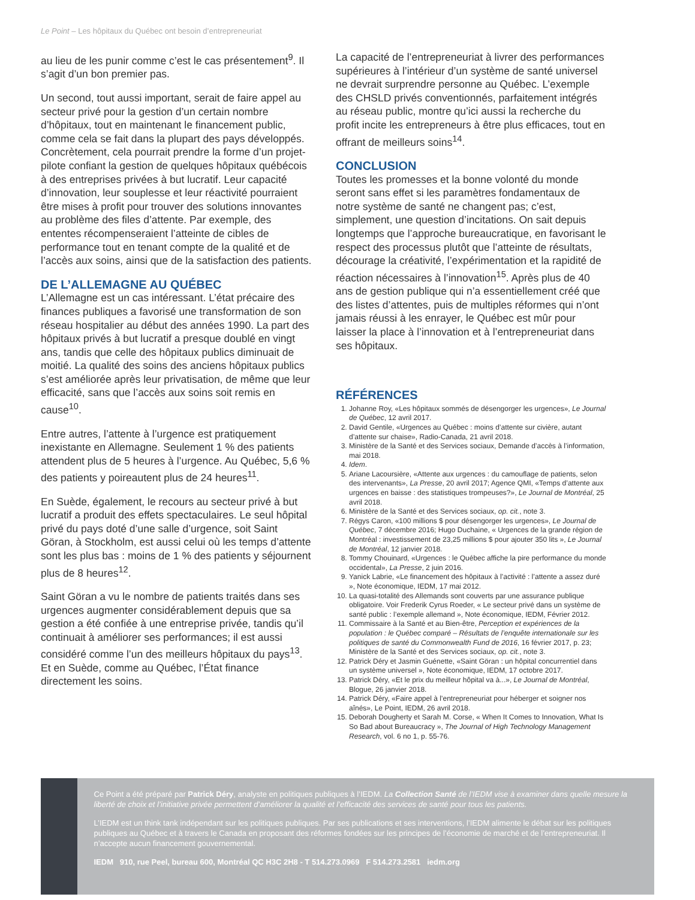Le Point – Les hôpitaux du Québec ont besoin d’entrepreneuriat
au lieu de les punir comme c’est le cas présentement<sup>9</sup>. Il s’agit d’un bon premier pas.
Un second, tout aussi important, serait de faire appel au secteur privé pour la gestion d’un certain nombre d’hôpitaux, tout en maintenant le financement public, comme cela se fait dans la plupart des pays développés. Concrètement, cela pourrait prendre la forme d’un projet-pilote confiant la gestion de quelques hôpitaux québécois à des entreprises privées à but lucratif. Leur capacité d’innovation, leur souplesse et leur réactivité pourraient être mises à profit pour trouver des solutions innovantes au problème des files d’attente. Par exemple, des ententes récompenseraient l’atteinte de cibles de performance tout en tenant compte de la qualité et de l’accès aux soins, ainsi que de la satisfaction des patients.
DE L’ALLEMAGNE AU QUÉBEC
L’Allemagne est un cas intéressant. L’état précaire des finances publiques a favorisé une transformation de son réseau hospitalier au début des années 1990. La part des hôpitaux privés à but lucratif a presque doublé en vingt ans, tandis que celle des hôpitaux publics diminuait de moitié. La qualité des soins des anciens hôpitaux publics s’est améliorée après leur privatisation, de même que leur efficacité, sans que l’accès aux soins soit remis en cause<sup>10</sup>.
Entre autres, l’attente à l’urgence est pratiquement inexistante en Allemagne. Seulement 1 % des patients attendent plus de 5 heures à l’urgence. Au Québec, 5,6 % des patients y poireautent plus de 24 heures<sup>11</sup>.
En Suède, également, le recours au secteur privé à but lucratif a produit des effets spectaculaires. Le seul hôpital privé du pays doté d’une salle d’urgence, soit Saint Göran, à Stockholm, est aussi celui où les temps d’attente sont les plus bas : moins de 1 % des patients y séjournent plus de 8 heures<sup>12</sup>.
Saint Göran a vu le nombre de patients traités dans ses urgences augmenter considérablement depuis que sa gestion a été confiée à une entreprise privée, tandis qu’il continuait à améliorer ses performances; il est aussi considéré comme l’un des meilleurs hôpitaux du pays<sup>13</sup>. Et en Suède, comme au Québec, l’État finance directement les soins.
La capacité de l’entrepreneuriat à livrer des performances supérieures à l’intérieur d’un système de santé universel ne devrait surprendre personne au Québec. L’exemple des CHSLD privés conventionnés, parfaitement intégrés au réseau public, montre qu’ici aussi la recherche du profit incite les entrepreneurs à être plus efficaces, tout en offrant de meilleurs soins<sup>14</sup>.
CONCLUSION
Toutes les promesses et la bonne volonté du monde seront sans effet si les paramètres fondamentaux de notre système de santé ne changent pas; c’est, simplement, une question d’incitations. On sait depuis longtemps que l’approche bureaucratique, en favorisant le respect des processus plutôt que l’atteinte de résultats, décourage la créativité, l’expérimentation et la rapidité de réaction nécessaires à l’innovation<sup>15</sup>. Après plus de 40 ans de gestion publique qui n’a essentiellement créé que des listes d’attentes, puis de multiples réformes qui n’ont jamais réussi à les enrayer, le Québec est mûr pour laisser la place à l’innovation et à l’entrepreneuriat dans ses hôpitaux.
RÉFÉRENCES
1. Johanne Roy, «Les hôpitaux sommés de désengorger les urgences», Le Journal de Québec, 12 avril 2017.
2. David Gentile, «Urgences au Québec : moins d’attente sur civière, autant d’attente sur chaise», Radio-Canada, 21 avril 2018.
3. Ministère de la Santé et des Services sociaux, Demande d’accès à l’information, mai 2018.
4. Idem.
5. Ariane Lacoursière, «Attente aux urgences : du camouflage de patients, selon des intervenants», La Presse, 20 avril 2017; Agence QMI, «Temps d’attente aux urgences en baisse : des statistiques trompeuses?», Le Journal de Montréal, 25 avril 2018.
6. Ministère de la Santé et des Services sociaux, op. cit., note 3.
7. Régys Caron, «100 millions $ pour désengorger les urgences», Le Journal de Québec, 7 décembre 2016; Hugo Duchaine, « Urgences de la grande région de Montréal : investissement de 23,25 millions $ pour ajouter 350 lits », Le Journal de Montréal, 12 janvier 2018.
8. Tommy Chouinard, «Urgences : le Québec affiche la pire performance du monde occidental», La Presse, 2 juin 2016.
9. Yanick Labrie, «Le financement des hôpitaux à l’activité : l’attente a assez duré », Note économique, IEDM, 17 mai 2012.
10. La quasi-totalité des Allemands sont couverts par une assurance publique obligatoire. Voir Frederik Cyrus Roeder, « Le secteur privé dans un système de santé public : l’exemple allemand », Note économique, IEDM, Février 2012.
11. Commissaire à la Santé et au Bien-être, Perception et expériences de la population : le Québec comparé – Résultats de l’enquête internationale sur les politiques de santé du Commonwealth Fund de 2016, 16 février 2017, p. 23; Ministère de la Santé et des Services sociaux, op. cit., note 3.
12. Patrick Déry et Jasmin Guénette, «Saint Göran : un hôpital concurrentiel dans un système universel », Note économique, IEDM, 17 octobre 2017.
13. Patrick Déry, «Et le prix du meilleur hôpital va à...», Le Journal de Montréal, Blogue, 26 janvier 2018.
14. Patrick Déry, «Faire appel à l’entrepreneuriat pour héberger et soigner nos aînés», Le Point, IEDM, 26 avril 2018.
15. Deborah Dougherty et Sarah M. Corse, « When It Comes to Innovation, What Is So Bad about Bureaucracy », The Journal of High Technology Management Research, vol. 6 no 1, p. 55-76.
Ce Point a été préparé par Patrick Déry, analyste en politiques publiques à l’IEDM. La Collection Santé de l’IEDM vise à examiner dans quelle mesure la liberté de choix et l’initiative privée permettent d’améliorer la qualité et l’efficacité des services de santé pour tous les patients.
L’IEDM est un think tank indépendant sur les politiques publiques. Par ses publications et ses interventions, l’IEDM alimente le débat sur les politiques publiques au Québec et à travers le Canada en proposant des réformes fondées sur les principes de l’économie de marché et de l’entrepreneuriat. Il n’accepte aucun financement gouvernemental.
IEDM 910, rue Peel, bureau 600, Montréal QC H3C 2H8 - T 514.273.0969 F 514.273.2581 iedm.org